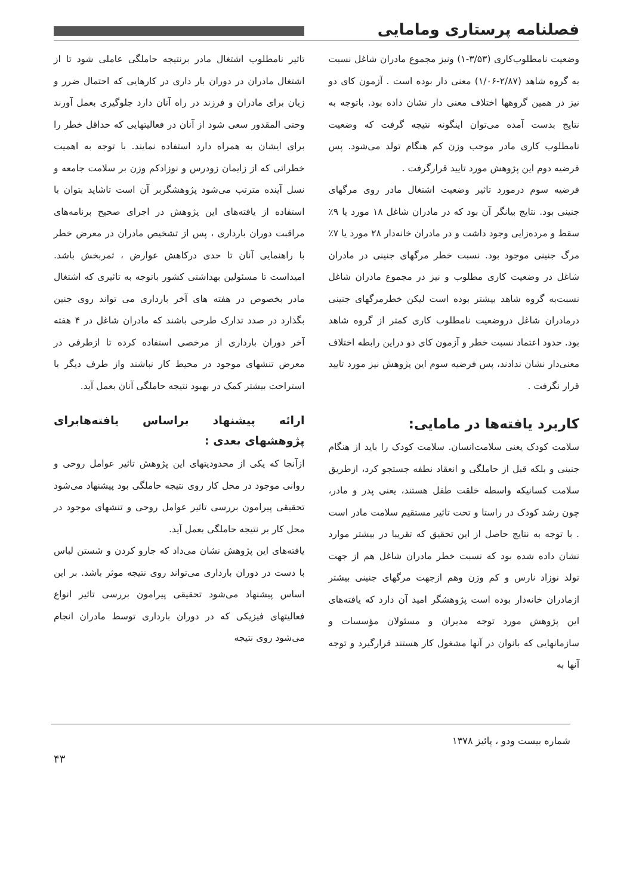فصلنامه پرستاری ومامایی
وضعیت نامطلوب‌کاری (۳/۵۳-۱) ونیز مجموع مادران شاغل نسبت به گروه شاهد (۲/۸۷-۱/۰۶) معنی دار بوده است . آزمون کای دو نیز در همین گروهها اختلاف معنی دار نشان داده بود. باتوجه به نتایج بدست آمده می‌توان اینگونه نتیجه گرفت که وضعیت نامطلوب کاری مادر موجب وزن کم هنگام تولد می‌شود. پس فرضیه دوم این پژوهش مورد تایید قرارگرفت .
فرضیه سوم درمورد تاثیر وضعیت اشتغال مادر روی مرگهای جنینی بود. نتایج بیانگر آن بود که در مادران شاغل ۱۸ مورد یا ۹٪ سقط و مرده‌زایی وجود داشت و در مادران خانه‌دار ۲۸ مورد یا ۷٪ مرگ جنینی موجود بود. نسبت خطر مرگهای جنینی در مادران شاغل در وضعیت کاری مطلوب و نیز در مجموع مادران شاغل نسبت‌به گروه شاهد بیشتر بوده است لیکن خطرمرگهای جنینی درمادران شاغل دروضعیت نامطلوب کاری کمتر از گروه شاهد بود. حدود اعتماد نسبت خطر و آزمون کای دو دراین رابطه اختلاف معنی‌دار نشان ندادند، پس فرضیه سوم این پژوهش نیز مورد تایید قرار نگرفت .
کاربرد یافته‌ها در مامایی:
سلامت کودک یعنی سلامت‌انسان. سلامت کودک را باید از هنگام جنینی و بلکه قبل از حاملگی و انعقاد نطفه جستجو کرد، ازطریق سلامت کسانیکه واسطه خلقت طفل هستند، یعنی پدر و مادر، چون رشد کودک در راستا و تحت تاثیر مستقیم سلامت مادر است . با توجه به نتایج حاصل از این تحقیق که تقریبا در بیشتر موارد نشان داده شده بود که نسبت خطر مادران شاغل هم از جهت تولد نوزاد نارس و کم وزن وهم ازجهت مرگهای جنینی بیشتر ازمادران خانه‌دار بوده است پژوهشگر امید آن دارد که یافته‌های این پژوهش مورد توجه مدیران و مسئولان مؤسسات و سازمانهایی که بانوان در آنها مشغول کار هستند قرارگیرد و توجه آنها به
تاثیر نامطلوب اشتغال مادر برنتیجه حاملگی عاملی شود تا از اشتغال مادران در دوران بار داری در کارهایی که احتمال ضرر و زیان برای مادران و فرزند در راه آنان دارد جلوگیری بعمل آورند وحتی المقدور سعی شود از آنان در فعالیتهایی که حداقل خطر را برای ایشان به همراه دارد استفاده نمایند. با توجه به اهمیت خطراتی که از زایمان زودرس و نوزادکم وزن بر سلامت جامعه و نسل آینده مترتب می‌شود پژوهشگربر آن است تاشاید بتوان با استفاده از یافته‌های این پژوهش در اجرای صحیح برنامه‌های مراقبت دوران بارداری ، پس از تشخیص مادران در معرض خطر با راهنمایی آنان تا حدی درکاهش عوارض ، ثمربخش باشد. امیداست تا مسئولین بهداشتی کشور باتوجه به تاثیری که اشتغال مادر بخصوص در هفته های آخر بارداری می تواند روی جنین بگذارد در صدد تدارک طرحی باشند که مادران شاغل در ۴ هفته آخر دوران بارداری از مرخصی استفاده کرده تا ازطرفی در معرض تنشهای موجود در محیط کار نباشند واز طرف دیگر با استراحت بیشتر کمک در بهبود نتیجه حاملگی آنان بعمل آید.
ارائه پیشنهاد براساس یافته‌هابرای پژوهشهای بعدی :
ازآنجا که یکی از محدودیتهای این پژوهش تاثیر عوامل روحی و روانی موجود در محل کار روی نتیجه حاملگی بود پیشنهاد می‌شود تحقیقی پیرامون بررسی تاثیر عوامل روحی و تنشهای موجود در محل کار بر نتیجه حاملگی بعمل آید.
یافته‌های این پژوهش نشان می‌داد که جارو کردن و شستن لباس با دست در دوران بارداری می‌تواند روی نتیجه موثر باشد. بر این اساس پیشنهاد می‌شود تحقیقی پیرامون بررسی تاثیر انواع فعالیتهای فیزیکی که در دوران بارداری توسط مادران انجام می‌شود روی نتیجه
شماره بیست ودو ، پائیز ۱۳۷۸
۴۳